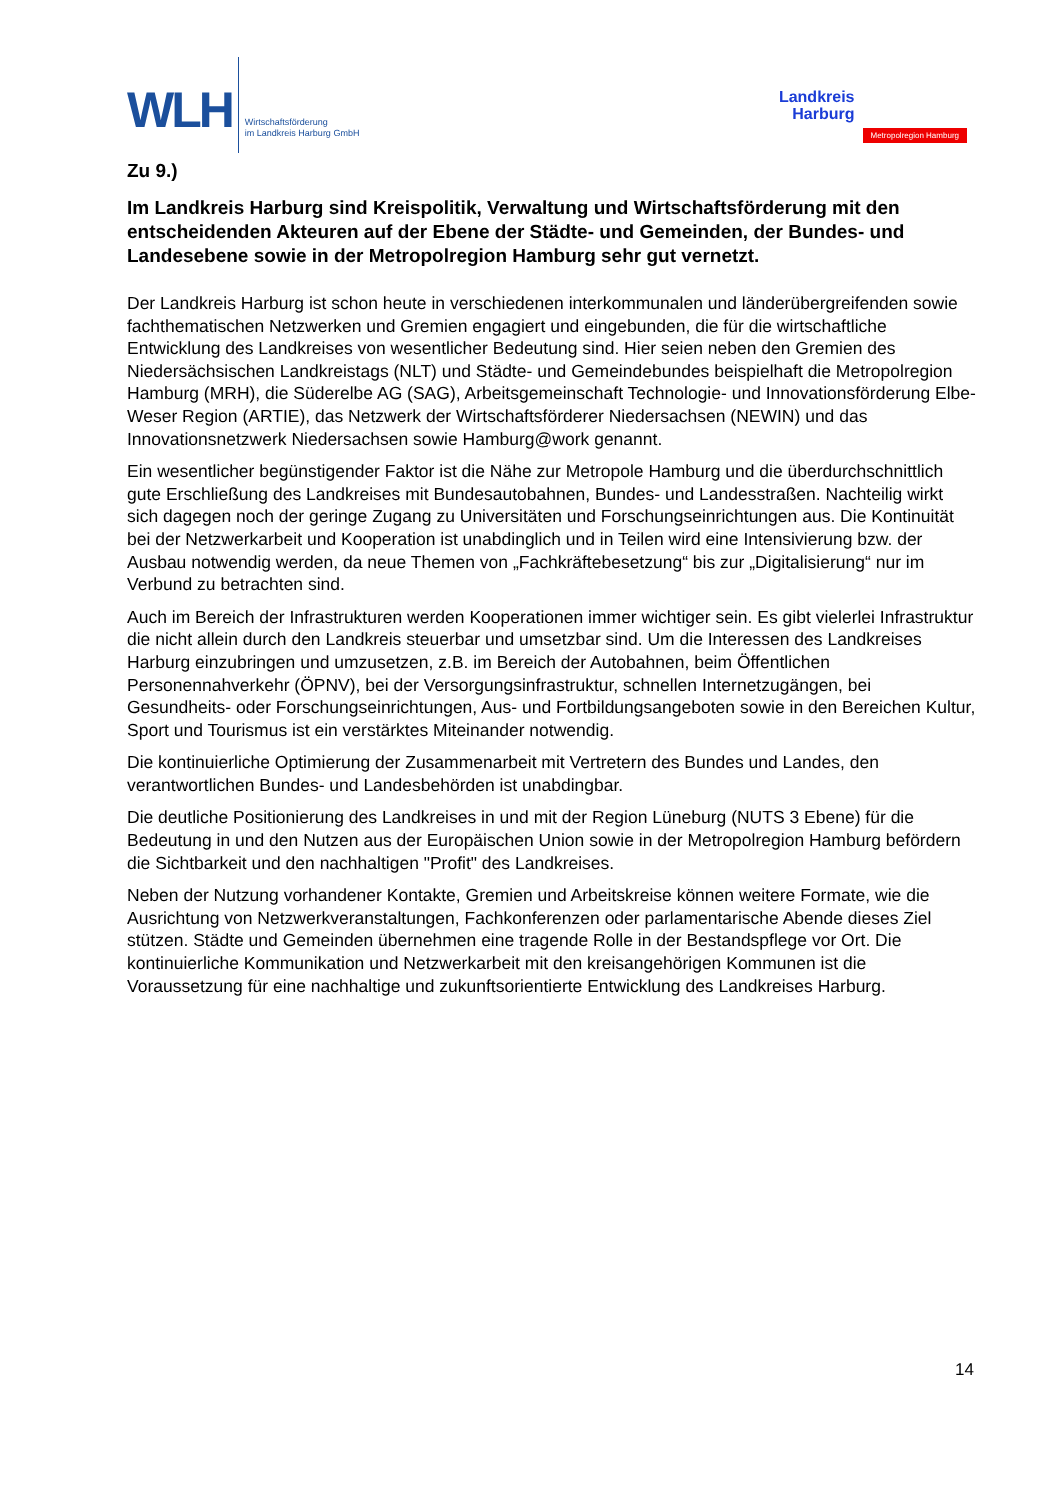WLH
Wirtschaftsförderung
im Landkreis Harburg GmbH
Landkreis
Harburg
Metropolregion Hamburg
Zu 9.)
Im Landkreis Harburg sind Kreispolitik, Verwaltung und Wirtschaftsförderung mit den entscheidenden Akteuren auf der Ebene der Städte- und Gemeinden, der Bundes- und Landesebene sowie in der Metropolregion Hamburg sehr gut vernetzt.
Der Landkreis Harburg ist schon heute in verschiedenen interkommunalen und länderübergreifenden sowie fachthematischen Netzwerken und Gremien engagiert und eingebunden, die für die wirtschaftliche Entwicklung des Landkreises von wesentlicher Bedeutung sind. Hier seien neben den Gremien des Niedersächsischen Landkreistags (NLT) und Städte- und Gemeindebundes beispielhaft die Metropolregion Hamburg (MRH), die Süderelbe AG (SAG), Arbeitsgemeinschaft Technologie- und Innovationsförderung Elbe-Weser Region (ARTIE), das Netzwerk der Wirtschaftsförderer Niedersachsen (NEWIN) und das Innovationsnetzwerk Niedersachsen sowie Hamburg@work genannt.
Ein wesentlicher begünstigender Faktor ist die Nähe zur Metropole Hamburg und die überdurchschnittlich gute Erschließung des Landkreises mit Bundesautobahnen, Bundes- und Landesstraßen. Nachteilig wirkt sich dagegen noch der geringe Zugang zu Universitäten und Forschungseinrichtungen aus. Die Kontinuität bei der Netzwerkarbeit und Kooperation ist unabdinglich und in Teilen wird eine Intensivierung bzw. der Ausbau notwendig werden, da neue Themen von „Fachkräftebesetzung“ bis zur „Digitalisierung“ nur im Verbund zu betrachten sind.
Auch im Bereich der Infrastrukturen werden Kooperationen immer wichtiger sein. Es gibt vielerlei Infrastruktur die nicht allein durch den Landkreis steuerbar und umsetzbar sind. Um die Interessen des Landkreises Harburg einzubringen und umzusetzen, z.B. im Bereich der Autobahnen, beim Öffentlichen Personennahverkehr (ÖPNV), bei der Versorgungsinfrastruktur, schnellen Internetzugängen, bei Gesundheits- oder Forschungseinrichtungen, Aus- und Fortbildungsangeboten sowie in den Bereichen Kultur, Sport und Tourismus ist ein verstärktes Miteinander notwendig.
Die kontinuierliche Optimierung der Zusammenarbeit mit Vertretern des Bundes und Landes, den verantwortlichen Bundes- und Landesbehörden ist unabdingbar.
Die deutliche Positionierung des Landkreises in und mit der Region Lüneburg (NUTS 3 Ebene) für die Bedeutung in und den Nutzen aus der Europäischen Union sowie in der Metropolregion Hamburg befördern die Sichtbarkeit und den nachhaltigen "Profit" des Landkreises.
Neben der Nutzung vorhandener Kontakte, Gremien und Arbeitskreise können weitere Formate, wie die Ausrichtung von Netzwerkveranstaltungen, Fachkonferenzen oder parlamentarische Abende dieses Ziel stützen. Städte und Gemeinden übernehmen eine tragende Rolle in der Bestandspflege vor Ort. Die kontinuierliche Kommunikation und Netzwerkarbeit mit den kreisangehörigen Kommunen ist die Voraussetzung für eine nachhaltige und zukunftsorientierte Entwicklung des Landkreises Harburg.
14